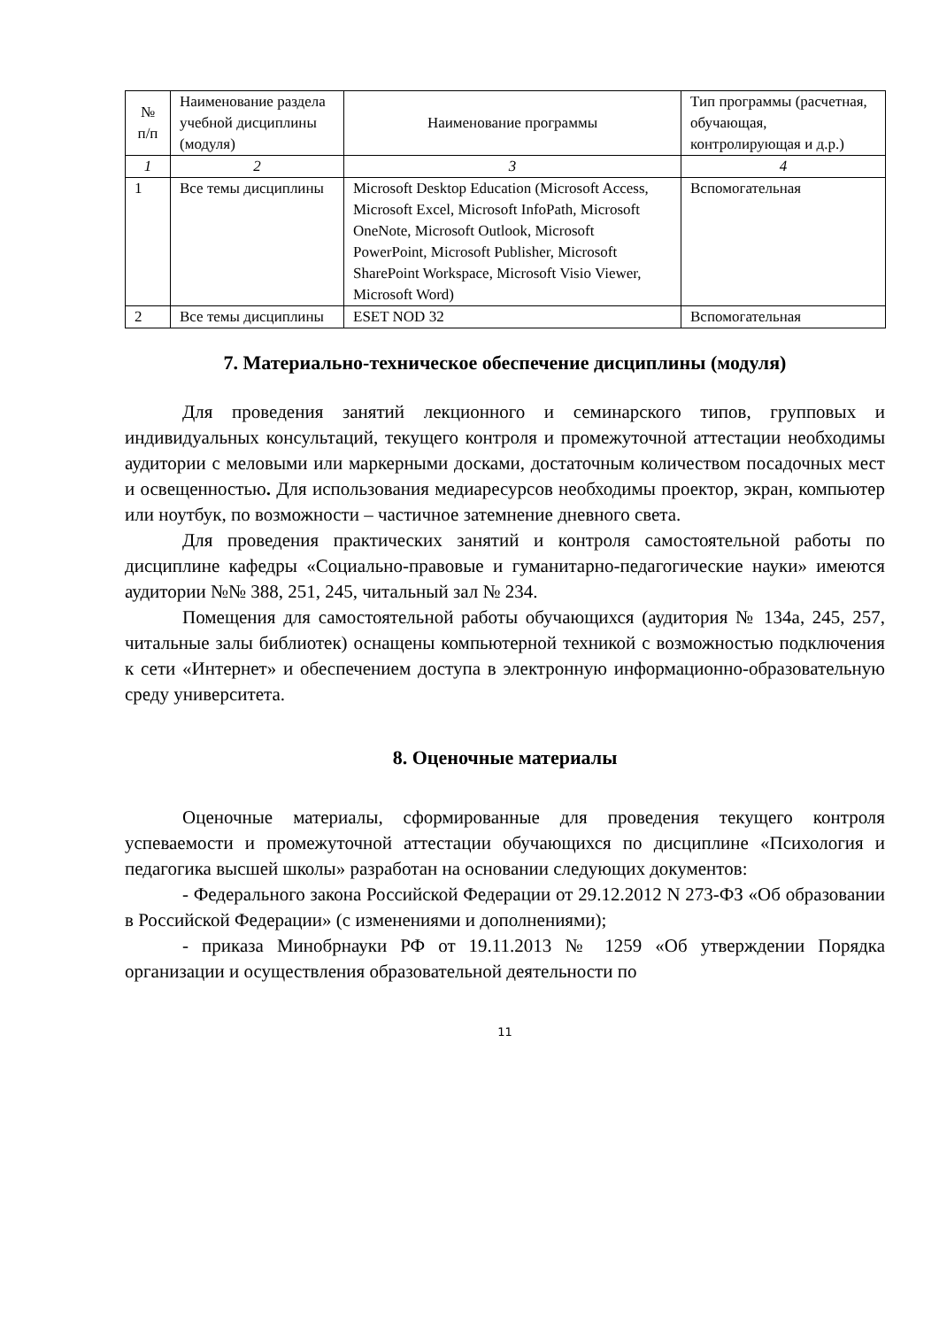| № п/п | Наименование раздела учебной дисциплины (модуля) | Наименование программы | Тип программы (расчетная, обучающая, контролирующая и д.р.) |
| --- | --- | --- | --- |
| 1 | 2 | 3 | 4 |
| 1 | Все темы дисциплины | Microsoft Desktop Education (Microsoft Access, Microsoft Excel, Microsoft InfoPath, Microsoft OneNote, Microsoft Outlook, Microsoft PowerPoint, Microsoft Publisher, Microsoft SharePoint Workspace, Microsoft Visio Viewer, Microsoft Word) | Вспомогательная |
| 2 | Все темы дисциплины | ESET NOD 32 | Вспомогательная |
7. Материально-техническое обеспечение дисциплины (модуля)
Для проведения занятий лекционного и семинарского типов, групповых и индивидуальных консультаций, текущего контроля и промежуточной аттестации необходимы аудитории с меловыми или маркерными досками, достаточным количеством посадочных мест и освещенностью. Для использования медиаресурсов необходимы проектор, экран, компьютер или ноутбук, по возможности – частичное затемнение дневного света.
Для проведения практических занятий и контроля самостоятельной работы по дисциплине кафедры «Социально-правовые и гуманитарно-педагогические науки» имеются аудитории №№ 388, 251, 245, читальный зал № 234.
Помещения для самостоятельной работы обучающихся (аудитория № 134а, 245, 257, читальные залы библиотек) оснащены компьютерной техникой с возможностью подключения к сети «Интернет» и обеспечением доступа в электронную информационно-образовательную среду университета.
8. Оценочные материалы
Оценочные материалы, сформированные для проведения текущего контроля успеваемости и промежуточной аттестации обучающихся по дисциплине «Психология и педагогика высшей школы» разработан на основании следующих документов:
- Федерального закона Российской Федерации от 29.12.2012 N 273-ФЗ «Об образовании в Российской Федерации» (с изменениями и дополнениями);
- приказа Минобрнауки РФ от 19.11.2013 № 1259 «Об утверждении Порядка организации и осуществления образовательной деятельности по
11